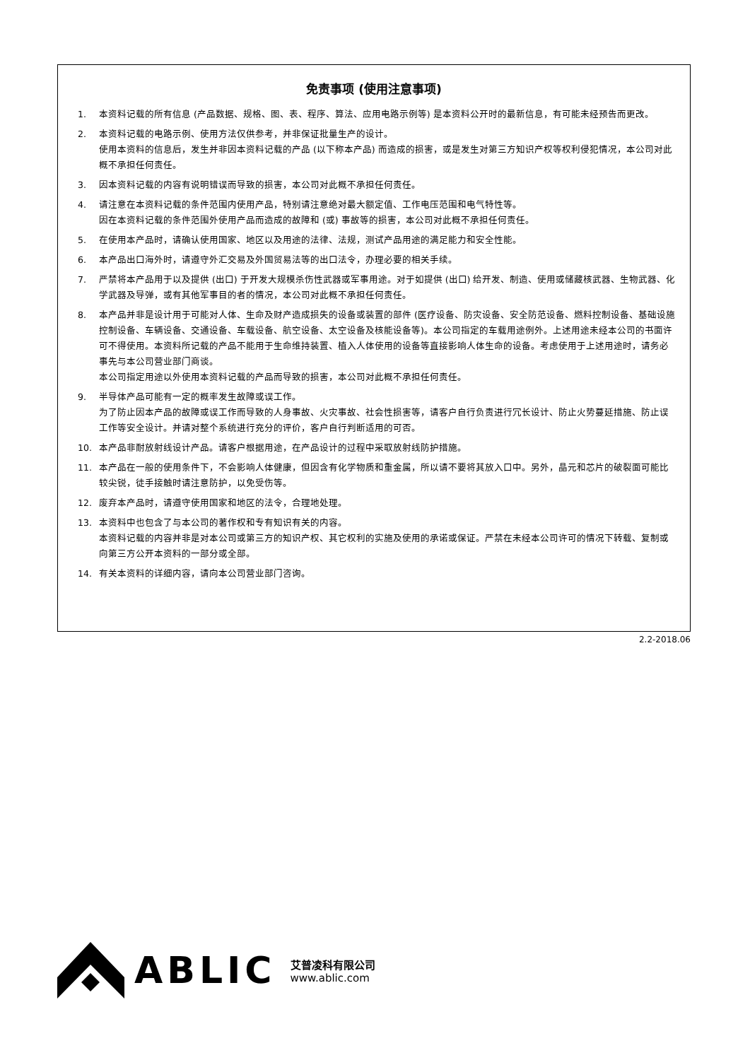免责事项 (使用注意事项)
1. 本资料记载的所有信息 (产品数据、规格、图、表、程序、算法、应用电路示例等) 是本资料公开时的最新信息，有可能未经预告而更改。
2. 本资料记载的电路示例、使用方法仅供参考，并非保证批量生产的设计。
使用本资料的信息后，发生并非因本资料记载的产品 (以下称本产品) 而造成的损害，或是发生对第三方知识产权等权利侵犯情况，本公司对此概不承担任何责任。
3. 因本资料记载的内容有说明错误而导致的损害，本公司对此概不承担任何责任。
4. 请注意在本资料记载的条件范围内使用产品，特别请注意绝对最大额定值、工作电压范围和电气特性等。
因在本资料记载的条件范围外使用产品而造成的故障和 (或) 事故等的损害，本公司对此概不承担任何责任。
5. 在使用本产品时，请确认使用国家、地区以及用途的法律、法规，测试产品用途的满足能力和安全性能。
6. 本产品出口海外时，请遵守外汇交易及外国贸易法等的出口法令，办理必要的相关手续。
7. 严禁将本产品用于以及提供 (出口) 于开发大规模杀伤性武器或军事用途。对于如提供 (出口) 给开发、制造、使用或储藏核武器、生物武器、化学武器及导弹，或有其他军事目的者的情况，本公司对此概不承担任何责任。
8. 本产品并非是设计用于可能对人体、生命及财产造成损失的设备或装置的部件 (医疗设备、防灾设备、安全防范设备、燃料控制设备、基础设施控制设备、车辆设备、交通设备、车载设备、航空设备、太空设备及核能设备等)。本公司指定的车载用途例外。上述用途未经本公司的书面许可不得使用。本资料所记载的产品不能用于生命维持装置、植入人体使用的设备等直接影响人体生命的设备。考虑使用于上述用途时，请务必事先与本公司营业部门商谈。
本公司指定用途以外使用本资料记载的产品而导致的损害，本公司对此概不承担任何责任。
9. 半导体产品可能有一定的概率发生故障或误工作。
为了防止因本产品的故障或误工作而导致的人身事故、火灾事故、社会性损害等，请客户自行负责进行冗长设计、防止火势蔓延措施、防止误工作等安全设计。并请对整个系统进行充分的评价，客户自行判断适用的可否。
10. 本产品非耐放射线设计产品。请客户根据用途，在产品设计的过程中采取放射线防护措施。
11. 本产品在一般的使用条件下，不会影响人体健康，但因含有化学物质和重金属，所以请不要将其放入口中。另外，晶元和芯片的破裂面可能比较尖锐，徒手接触时请注意防护，以免受伤等。
12. 废弃本产品时，请遵守使用国家和地区的法令，合理地处理。
13. 本资料中也包含了与本公司的著作权和专有知识有关的内容。
本资料记载的内容并非是对本公司或第三方的知识产权、其它权利的实施及使用的承诺或保证。严禁在未经本公司许可的情况下转载、复制或向第三方公开本资料的一部分或全部。
14. 有关本资料的详细内容，请向本公司营业部门咨询。
2.2-2018.06
ABLIC
艾普凌科有限公司
www.ablic.com